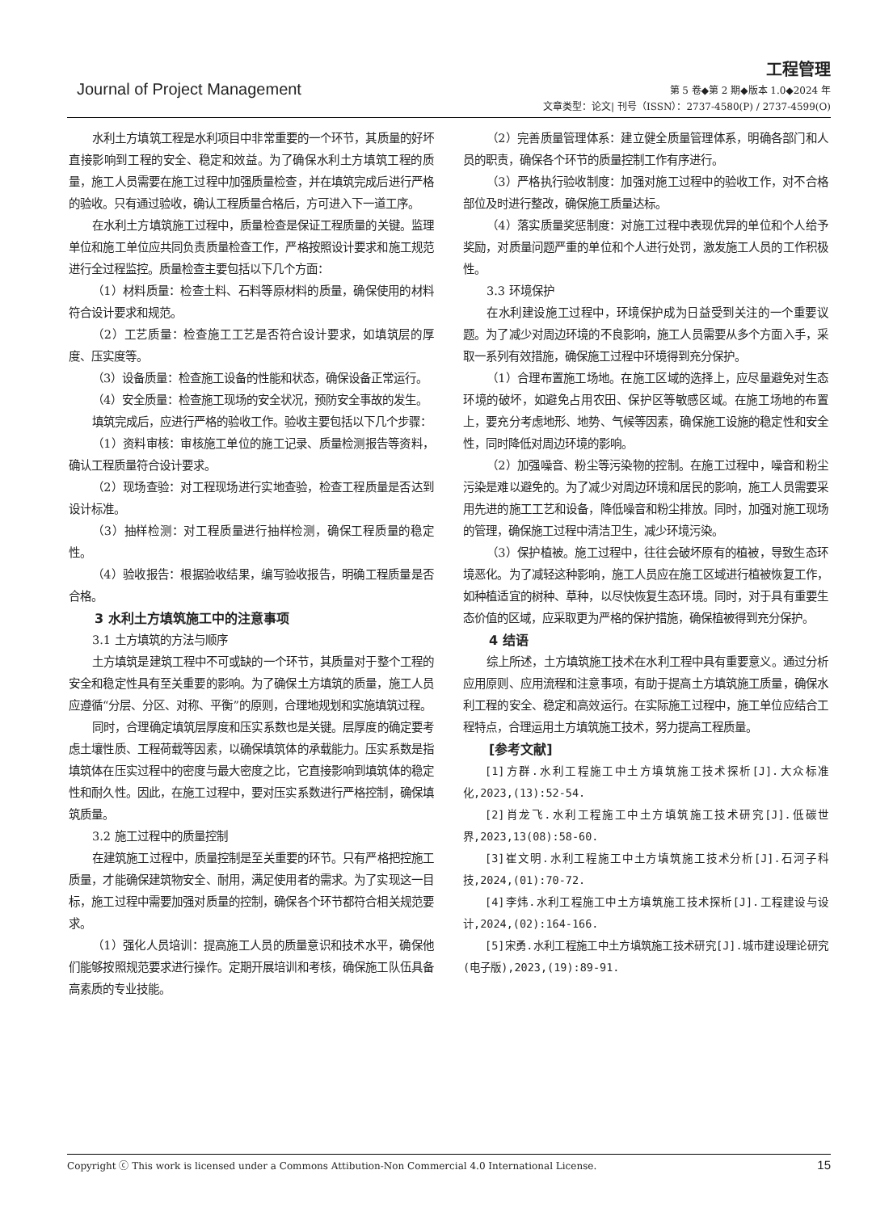工程管理
Journal of Project Management 第 5 卷◆第 2 期◆版本 1.0◆2024 年
文章类型：论文| 刊号（ISSN）：2737-4580(P) / 2737-4599(O)
水利土方填筑工程是水利项目中非常重要的一个环节，其质量的好坏直接影响到工程的安全、稳定和效益。为了确保水利土方填筑工程的质量，施工人员需要在施工过程中加强质量检查，并在填筑完成后进行严格的验收。只有通过验收，确认工程质量合格后，方可进入下一道工序。
在水利土方填筑施工过程中，质量检查是保证工程质量的关键。监理单位和施工单位应共同负责质量检查工作，严格按照设计要求和施工规范进行全过程监控。质量检查主要包括以下几个方面：
（1）材料质量：检查土料、石料等原材料的质量，确保使用的材料符合设计要求和规范。
（2）工艺质量：检查施工工艺是否符合设计要求，如填筑层的厚度、压实度等。
（3）设备质量：检查施工设备的性能和状态，确保设备正常运行。
（4）安全质量：检查施工现场的安全状况，预防安全事故的发生。
填筑完成后，应进行严格的验收工作。验收主要包括以下几个步骤：
（1）资料审核：审核施工单位的施工记录、质量检测报告等资料，确认工程质量符合设计要求。
（2）现场查验：对工程现场进行实地查验，检查工程质量是否达到设计标准。
（3）抽样检测：对工程质量进行抽样检测，确保工程质量的稳定性。
（4）验收报告：根据验收结果，编写验收报告，明确工程质量是否合格。
3 水利土方填筑施工中的注意事项
3.1 土方填筑的方法与顺序
土方填筑是建筑工程中不可或缺的一个环节，其质量对于整个工程的安全和稳定性具有至关重要的影响。为了确保土方填筑的质量，施工人员应遵循“分层、分区、对称、平衡”的原则，合理地规划和实施填筑过程。
同时，合理确定填筑层厚度和压实系数也是关键。层厚度的确定要考虑土壤性质、工程荷载等因素，以确保填筑体的承载能力。压实系数是指填筑体在压实过程中的密度与最大密度之比，它直接影响到填筑体的稳定性和耐久性。因此，在施工过程中，要对压实系数进行严格控制，确保填筑质量。
3.2 施工过程中的质量控制
在建筑施工过程中，质量控制是至关重要的环节。只有严格把控施工质量，才能确保建筑物安全、耐用，满足使用者的需求。为了实现这一目标，施工过程中需要加强对质量的控制，确保各个环节都符合相关规范要求。
（1）强化人员培训：提高施工人员的质量意识和技术水平，确保他们能够按照规范要求进行操作。定期开展培训和考核，确保施工队伍具备高素质的专业技能。
（2）完善质量管理体系：建立健全质量管理体系，明确各部门和人员的职责，确保各个环节的质量控制工作有序进行。
（3）严格执行验收制度：加强对施工过程中的验收工作，对不合格部位及时进行整改，确保施工质量达标。
（4）落实质量奖惩制度：对施工过程中表现优异的单位和个人给予奖励，对质量问题严重的单位和个人进行处罚，激发施工人员的工作积极性。
3.3 环境保护
在水利建设施工过程中，环境保护成为日益受到关注的一个重要议题。为了减少对周边环境的不良影响，施工人员需要从多个方面入手，采取一系列有效措施，确保施工过程中环境得到充分保护。
（1）合理布置施工场地。在施工区域的选择上，应尽量避免对生态环境的破坏，如避免占用农田、保护区等敏感区域。在施工场地的布置上，要充分考虑地形、地势、气候等因素，确保施工设施的稳定性和安全性，同时降低对周边环境的影响。
（2）加强噪音、粉尘等污染物的控制。在施工过程中，噪音和粉尘污染是难以避免的。为了减少对周边环境和居民的影响，施工人员需要采用先进的施工工艺和设备，降低噪音和粉尘排放。同时，加强对施工现场的管理，确保施工过程中清洁卫生，减少环境污染。
（3）保护植被。施工过程中，往往会破坏原有的植被，导致生态环境恶化。为了减轻这种影响，施工人员应在施工区域进行植被恢复工作，如种植适宜的树种、草种，以尽快恢复生态环境。同时，对于具有重要生态价值的区域，应采取更为严格的保护措施，确保植被得到充分保护。
4 结语
综上所述，土方填筑施工技术在水利工程中具有重要意义。通过分析应用原则、应用流程和注意事项，有助于提高土方填筑施工质量，确保水利工程的安全、稳定和高效运行。在实际施工过程中，施工单位应结合工程特点，合理运用土方填筑施工技术，努力提高工程质量。
[参考文献]
[1]方群.水利工程施工中土方填筑施工技术探析[J].大众标准化,2023,(13):52-54.
[2]肖龙飞.水利工程施工中土方填筑施工技术研究[J].低碳世界,2023,13(08):58-60.
[3]崔文明.水利工程施工中土方填筑施工技术分析[J].石河子科技,2024,(01):70-72.
[4]李炜.水利工程施工中土方填筑施工技术探析[J].工程建设与设计,2024,(02):164-166.
[5]宋勇.水利工程施工中土方填筑施工技术研究[J].城市建设理论研究(电子版),2023,(19):89-91.
Copyright ⓒ This work is licensed under a Commons Attibution-Non Commercial 4.0 International License. 15